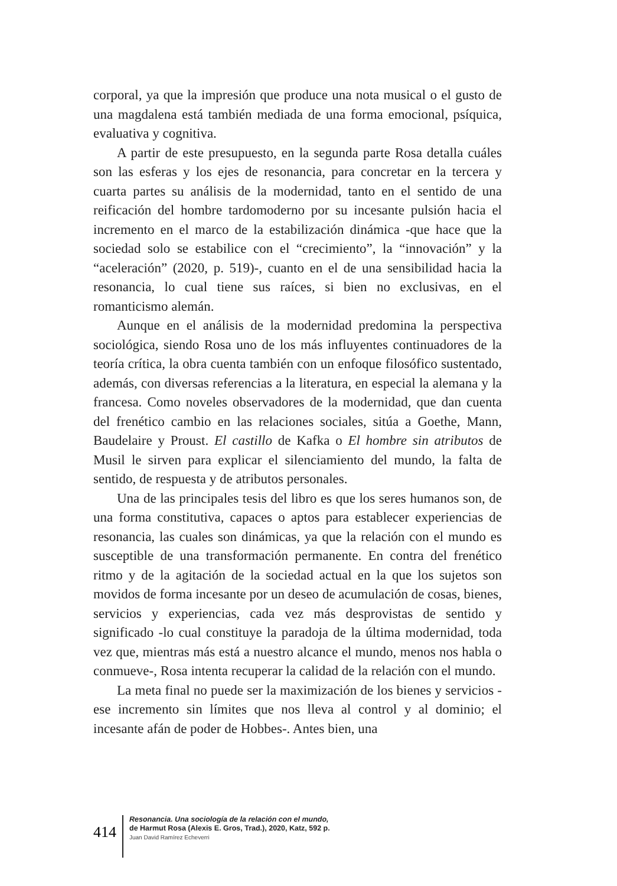corporal, ya que la impresión que produce una nota musical o el gusto de una magdalena está también mediada de una forma emocional, psíquica, evaluativa y cognitiva.
A partir de este presupuesto, en la segunda parte Rosa detalla cuáles son las esferas y los ejes de resonancia, para concretar en la tercera y cuarta partes su análisis de la modernidad, tanto en el sentido de una reificación del hombre tardomoderno por su incesante pulsión hacia el incremento en el marco de la estabilización dinámica -que hace que la sociedad solo se estabilice con el “crecimiento”, la “innovación” y la “aceleración” (2020, p. 519)-, cuanto en el de una sensibilidad hacia la resonancia, lo cual tiene sus raíces, si bien no exclusivas, en el romanticismo alemán.
Aunque en el análisis de la modernidad predomina la perspectiva sociológica, siendo Rosa uno de los más influyentes continuadores de la teoría crítica, la obra cuenta también con un enfoque filosófico sustentado, además, con diversas referencias a la literatura, en especial la alemana y la francesa. Como noveles observadores de la modernidad, que dan cuenta del frenético cambio en las relaciones sociales, sitúa a Goethe, Mann, Baudelaire y Proust. El castillo de Kafka o El hombre sin atributos de Musil le sirven para explicar el silenciamiento del mundo, la falta de sentido, de respuesta y de atributos personales.
Una de las principales tesis del libro es que los seres humanos son, de una forma constitutiva, capaces o aptos para establecer experiencias de resonancia, las cuales son dinámicas, ya que la relación con el mundo es susceptible de una transformación permanente. En contra del frenético ritmo y de la agitación de la sociedad actual en la que los sujetos son movidos de forma incesante por un deseo de acumulación de cosas, bienes, servicios y experiencias, cada vez más desprovistas de sentido y significado -lo cual constituye la paradoja de la última modernidad, toda vez que, mientras más está a nuestro alcance el mundo, menos nos habla o conmueve-, Rosa intenta recuperar la calidad de la relación con el mundo.
La meta final no puede ser la maximización de los bienes y servicios -ese incremento sin límites que nos lleva al control y al dominio; el incesante afán de poder de Hobbes-. Antes bien, una
414
Resonancia. Una sociología de la relación con el mundo,
de Harmut Rosa (Alexis E. Gros, Trad.), 2020, Katz, 592 p.
Juan David Ramírez Echeverri